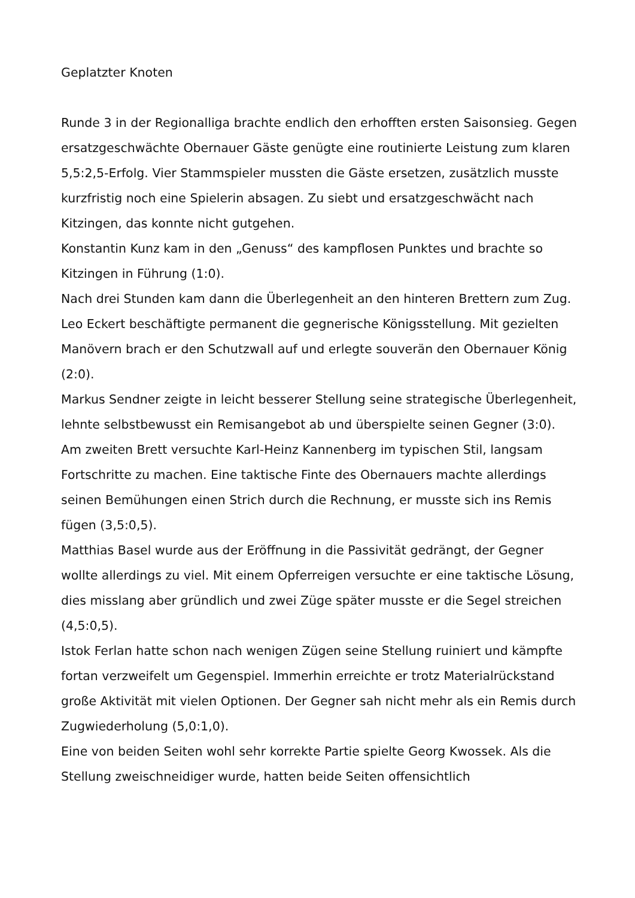Geplatzter Knoten
Runde 3 in der Regionalliga brachte endlich den erhofften ersten Saisonsieg. Gegen ersatzgeschwächte Obernauer Gäste genügte eine routinierte Leistung zum klaren 5,5:2,5-Erfolg. Vier Stammspieler mussten die Gäste ersetzen, zusätzlich musste kurzfristig noch eine Spielerin absagen. Zu siebt und ersatzgeschwächt nach Kitzingen, das konnte nicht gutgehen.
Konstantin Kunz kam in den „Genuss“ des kampflosen Punktes und brachte so Kitzingen in Führung (1:0).
Nach drei Stunden kam dann die Überlegenheit an den hinteren Brettern zum Zug. Leo Eckert beschäftigte permanent die gegnerische Königsstellung. Mit gezielten Manövern brach er den Schutzwall auf und erlegte souverän den Obernauer König (2:0).
Markus Sendner zeigte in leicht besserer Stellung seine strategische Überlegenheit, lehnte selbstbewusst ein Remisangebot ab und überspielte seinen Gegner (3:0).
Am zweiten Brett versuchte Karl-Heinz Kannenberg im typischen Stil, langsam Fortschritte zu machen. Eine taktische Finte des Obernauers machte allerdings seinen Bemühungen einen Strich durch die Rechnung, er musste sich ins Remis fügen (3,5:0,5).
Matthias Basel wurde aus der Eröffnung in die Passivität gedrängt, der Gegner wollte allerdings zu viel. Mit einem Opferreigen versuchte er eine taktische Lösung, dies misslang aber gründlich und zwei Züge später musste er die Segel streichen (4,5:0,5).
Istok Ferlan hatte schon nach wenigen Zügen seine Stellung ruiniert und kämpfte fortan verzweifelt um Gegenspiel. Immerhin erreichte er trotz Materialrückstand große Aktivität mit vielen Optionen. Der Gegner sah nicht mehr als ein Remis durch Zugwiederholung (5,0:1,0).
Eine von beiden Seiten wohl sehr korrekte Partie spielte Georg Kwossek. Als die Stellung zweischneidiger wurde, hatten beide Seiten offensichtlich